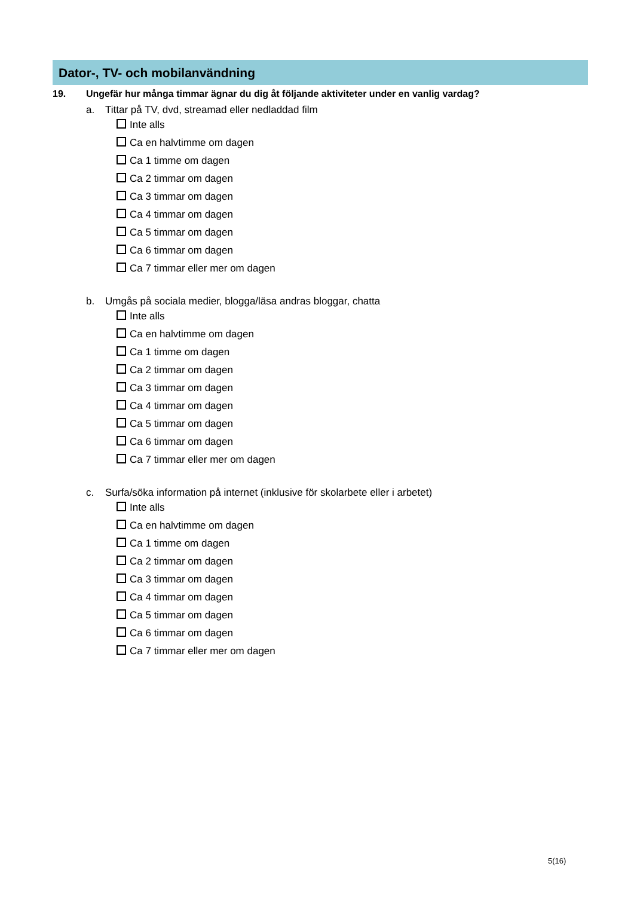Dator-, TV- och mobilanvändning
19. Ungefär hur många timmar ägnar du dig åt följande aktiviteter under en vanlig vardag?
a. Tittar på TV, dvd, streamad eller nedladdad film
Inte alls
Ca en halvtimme om dagen
Ca 1 timme om dagen
Ca 2 timmar om dagen
Ca 3 timmar om dagen
Ca 4 timmar om dagen
Ca 5 timmar om dagen
Ca 6 timmar om dagen
Ca 7 timmar eller mer om dagen
b. Umgås på sociala medier, blogga/läsa andras bloggar, chatta
Inte alls
Ca en halvtimme om dagen
Ca 1 timme om dagen
Ca 2 timmar om dagen
Ca 3 timmar om dagen
Ca 4 timmar om dagen
Ca 5 timmar om dagen
Ca 6 timmar om dagen
Ca 7 timmar eller mer om dagen
c. Surfa/söka information på internet (inklusive för skolarbete eller i arbetet)
Inte alls
Ca en halvtimme om dagen
Ca 1 timme om dagen
Ca 2 timmar om dagen
Ca 3 timmar om dagen
Ca 4 timmar om dagen
Ca 5 timmar om dagen
Ca 6 timmar om dagen
Ca 7 timmar eller mer om dagen
5(16)